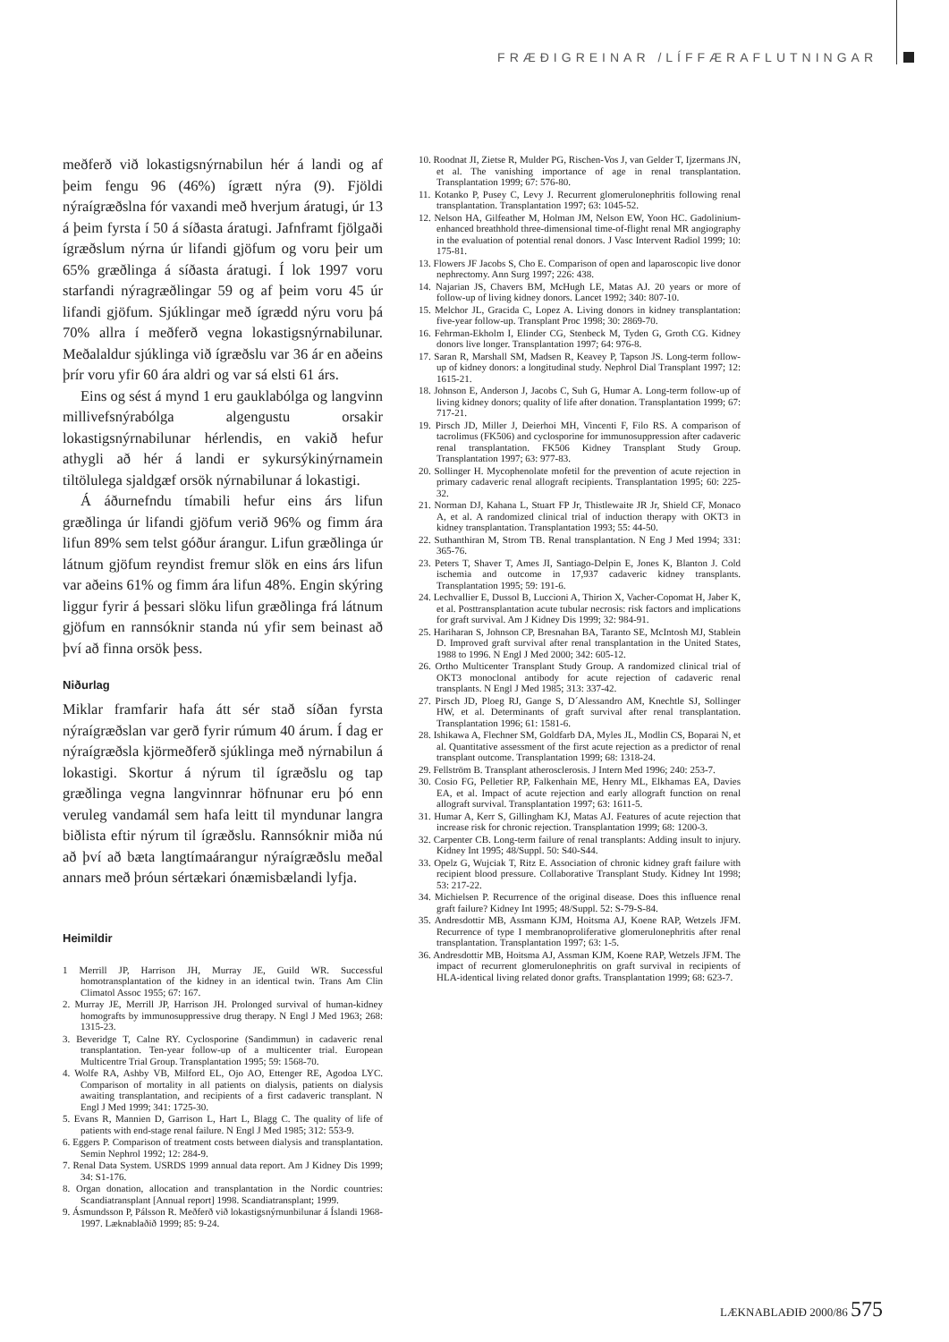FRÆÐIGREINAR /LÍFFÆRAFLUTNINGAR
meðferð við lokastigsnýrnabilun hér á landi og af þeim fengu 96 (46%) ígrætt nýra (9). Fjöldi nýraígræðslna fór vaxandi með hverjum áratugi, úr 13 á þeim fyrsta í 50 á síðasta áratugi. Jafnframt fjölgaði ígræðslum nýrna úr lifandi gjöfum og voru þeir um 65% græðlinga á síðasta áratugi. Í lok 1997 voru starfandi nýragræðlingar 59 og af þeim voru 45 úr lifandi gjöfum. Sjúklingar með ígrædd nýru voru þá 70% allra í meðferð vegna lokastigsnýrnabilunar. Meðalaldur sjúklinga við ígræðslu var 36 ár en aðeins þrír voru yfir 60 ára aldri og var sá elsti 61 árs.
Eins og sést á mynd 1 eru gauklabólga og langvinn millivefsnýrabólga algengustu orsakir lokastigsnýrnabilunar hérlendis, en vakið hefur athygli að hér á landi er sykursýkinýrnamein tiltölulega sjaldgæf orsök nýrnabilunar á lokastigi.
Á áðurnefndu tímabili hefur eins árs lifun græðlinga úr lifandi gjöfum verið 96% og fimm ára lifun 89% sem telst góður árangur. Lifun græðlinga úr látnum gjöfum reyndist fremur slök en eins árs lifun var aðeins 61% og fimm ára lifun 48%. Engin skýring liggur fyrir á þessari slöku lifun græðlinga frá látnum gjöfum en rannsóknir standa nú yfir sem beinast að því að finna orsök þess.
Niðurlag
Miklar framfarir hafa átt sér stað síðan fyrsta nýraígræðslan var gerð fyrir rúmum 40 árum. Í dag er nýraígræðsla kjörmeðferð sjúklinga með nýrnabilun á lokastigi. Skortur á nýrum til ígræðslu og tap græðlinga vegna langvinnrar höfnunar eru þó enn veruleg vandamál sem hafa leitt til myndunar langra biðlista eftir nýrum til ígræðslu. Rannsóknir miða nú að því að bæta langtímaárangur nýraígræðslu meðal annars með þróun sértækari ónæmisbælandi lyfja.
Heimildir
1 Merrill JP, Harrison JH, Murray JE, Guild WR. Successful homotransplantation of the kidney in an identical twin. Trans Am Clin Climatol Assoc 1955; 67: 167.
2. Murray JE, Merrill JP, Harrison JH. Prolonged survival of human-kidney homografts by immunosuppressive drug therapy. N Engl J Med 1963; 268: 1315-23.
3. Beveridge T, Calne RY. Cyclosporine (Sandimmun) in cadaveric renal transplantation. Ten-year follow-up of a multicenter trial. European Multicentre Trial Group. Transplantation 1995; 59: 1568-70.
4. Wolfe RA, Ashby VB, Milford EL, Ojo AO, Ettenger RE, Agodoa LYC. Comparison of mortality in all patients on dialysis, patients on dialysis awaiting transplantation, and recipients of a first cadaveric transplant. N Engl J Med 1999; 341: 1725-30.
5. Evans R, Mannien D, Garrison L, Hart L, Blagg C. The quality of life of patients with end-stage renal failure. N Engl J Med 1985; 312: 553-9.
6. Eggers P. Comparison of treatment costs between dialysis and transplantation. Semin Nephrol 1992; 12: 284-9.
7. Renal Data System. USRDS 1999 annual data report. Am J Kidney Dis 1999; 34: S1-176.
8. Organ donation, allocation and transplantation in the Nordic countries: Scandiatransplant [Annual report] 1998. Scandiatransplant; 1999.
9. Ásmundsson P, Pálsson R. Meðferð við lokastigsnýrnunbilunar á Íslandi 1968-1997. Læknablaðið 1999; 85: 9-24.
10. Roodnat JI, Zietse R, Mulder PG, Rischen-Vos J, van Gelder T, Ijzermans JN, et al. The vanishing importance of age in renal transplantation. Transplantation 1999; 67: 576-80.
11. Kotanko P, Pusey C, Levy J. Recurrent glomerulonephritis following renal transplantation. Transplantation 1997; 63: 1045-52.
12. Nelson HA, Gilfeather M, Holman JM, Nelson EW, Yoon HC. Gadolinium-enhanced breathhold three-dimensional time-of-flight renal MR angiography in the evaluation of potential renal donors. J Vasc Intervent Radiol 1999; 10: 175-81.
13. Flowers JF Jacobs S, Cho E. Comparison of open and laparoscopic live donor nephrectomy. Ann Surg 1997; 226: 438.
14. Najarian JS, Chavers BM, McHugh LE, Matas AJ. 20 years or more of follow-up of living kidney donors. Lancet 1992; 340: 807-10.
15. Melchor JL, Gracida C, Lopez A. Living donors in kidney transplantation: five-year follow-up. Transplant Proc 1998; 30: 2869-70.
16. Fehrman-Ekholm I, Elinder CG, Stenbeck M, Tyden G, Groth CG. Kidney donors live longer. Transplantation 1997; 64: 976-8.
17. Saran R, Marshall SM, Madsen R, Keavey P, Tapson JS. Long-term follow-up of kidney donors: a longitudinal study. Nephrol Dial Transplant 1997; 12: 1615-21.
18. Johnson E, Anderson J, Jacobs C, Suh G, Humar A. Long-term follow-up of living kidney donors; quality of life after donation. Transplantation 1999; 67: 717-21.
19. Pirsch JD, Miller J, Deierhoi MH, Vincenti F, Filo RS. A comparison of tacrolimus (FK506) and cyclosporine for immunosuppression after cadaveric renal transplantation. FK506 Kidney Transplant Study Group. Transplantation 1997; 63: 977-83.
20. Sollinger H. Mycophenolate mofetil for the prevention of acute rejection in primary cadaveric renal allograft recipients. Transplantation 1995; 60: 225-32.
21. Norman DJ, Kahana L, Stuart FP Jr, Thistlewaite JR Jr, Shield CF, Monaco A, et al. A randomized clinical trial of induction therapy with OKT3 in kidney transplantation. Transplantation 1993; 55: 44-50.
22. Suthanthiran M, Strom TB. Renal transplantation. N Eng J Med 1994; 331: 365-76.
23. Peters T, Shaver T, Ames JI, Santiago-Delpin E, Jones K, Blanton J. Cold ischemia and outcome in 17,937 cadaveric kidney transplants. Transplantation 1995; 59: 191-6.
24. Lechvallier E, Dussol B, Luccioni A, Thirion X, Vacher-Copomat H, Jaber K, et al. Posttransplantation acute tubular necrosis: risk factors and implications for graft survival. Am J Kidney Dis 1999; 32: 984-91.
25. Hariharan S, Johnson CP, Bresnahan BA, Taranto SE, McIntosh MJ, Stablein D. Improved graft survival after renal transplantation in the United States, 1988 to 1996. N Engl J Med 2000; 342: 605-12.
26. Ortho Multicenter Transplant Study Group. A randomized clinical trial of OKT3 monoclonal antibody for acute rejection of cadaveric renal transplants. N Engl J Med 1985; 313: 337-42.
27. Pirsch JD, Ploeg RJ, Gange S, D´Alessandro AM, Knechtle SJ, Sollinger HW, et al. Determinants of graft survival after renal transplantation. Transplantation 1996; 61: 1581-6.
28. Ishikawa A, Flechner SM, Goldfarb DA, Myles JL, Modlin CS, Boparai N, et al. Quantitative assessment of the first acute rejection as a predictor of renal transplant outcome. Transplantation 1999; 68: 1318-24.
29. Fellström B. Transplant atherosclerosis. J Intern Med 1996; 240: 253-7.
30. Cosio FG, Pelletier RP, Falkenhain ME, Henry ML, Elkhamas EA, Davies EA, et al. Impact of acute rejection and early allograft function on renal allograft survival. Transplantation 1997; 63: 1611-5.
31. Humar A, Kerr S, Gillingham KJ, Matas AJ. Features of acute rejection that increase risk for chronic rejection. Transplantation 1999; 68: 1200-3.
32. Carpenter CB. Long-term failure of renal transplants: Adding insult to injury. Kidney Int 1995; 48/Suppl. 50: S40-S44.
33. Opelz G, Wujciak T, Ritz E. Association of chronic kidney graft failure with recipient blood pressure. Collaborative Transplant Study. Kidney Int 1998; 53: 217-22.
34. Michielsen P. Recurrence of the original disease. Does this influence renal graft failure? Kidney Int 1995; 48/Suppl. 52: S-79-S-84.
35. Andresdottir MB, Assmann KJM, Hoitsma AJ, Koene RAP, Wetzels JFM. Recurrence of type I membranoproliferative glomerulonephritis after renal transplantation. Transplantation 1997; 63: 1-5.
36. Andresdottir MB, Hoitsma AJ, Assman KJM, Koene RAP, Wetzels JFM. The impact of recurrent glomerulonephritis on graft survival in recipients of HLA-identical living related donor grafts. Transplantation 1999; 68: 623-7.
LÆKNABLAÐIÐ 2000/86 575